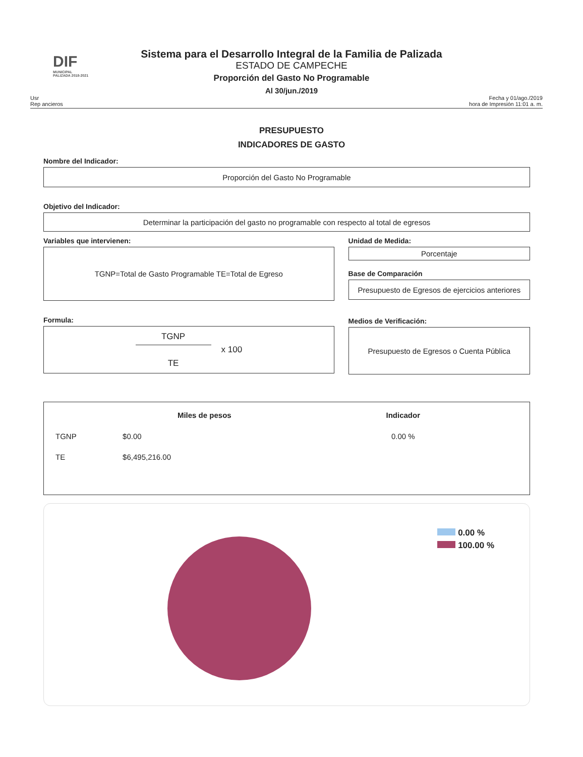DIF
MUNICIPAL
PALIZADA 2018-2021
Sistema para el Desarrollo Integral de la Familia de Palizada
ESTADO DE CAMPECHE
Proporción del Gasto No Programable
Al 30/jun./2019
Usr
Rep ancieros
Fecha y 01/ago./2019
hora de Impresión 11:01 a. m.
PRESUPUESTO
INDICADORES DE GASTO
Nombre del Indicador:
Proporción del Gasto No Programable
Objetivo del Indicador:
Determinar la participación del gasto no programable con respecto al total de egresos
Variables que intervienen:
TGNP=Total de Gasto Programable TE=Total de Egreso
Formula:
TGNP
TE
x 100
Unidad de Medida:
Porcentaje
Base de Comparación
Presupuesto de Egresos de ejercicios anteriores
Medios de Verificación:
Presupuesto de Egresos o Cuenta Pública
| | Miles de pesos | Indicador |
| --- | --- | --- |
| TGNP | $0.00 | 0.00 % |
| TE | $6,495,216.00 | |
0.00 %
100.00 %